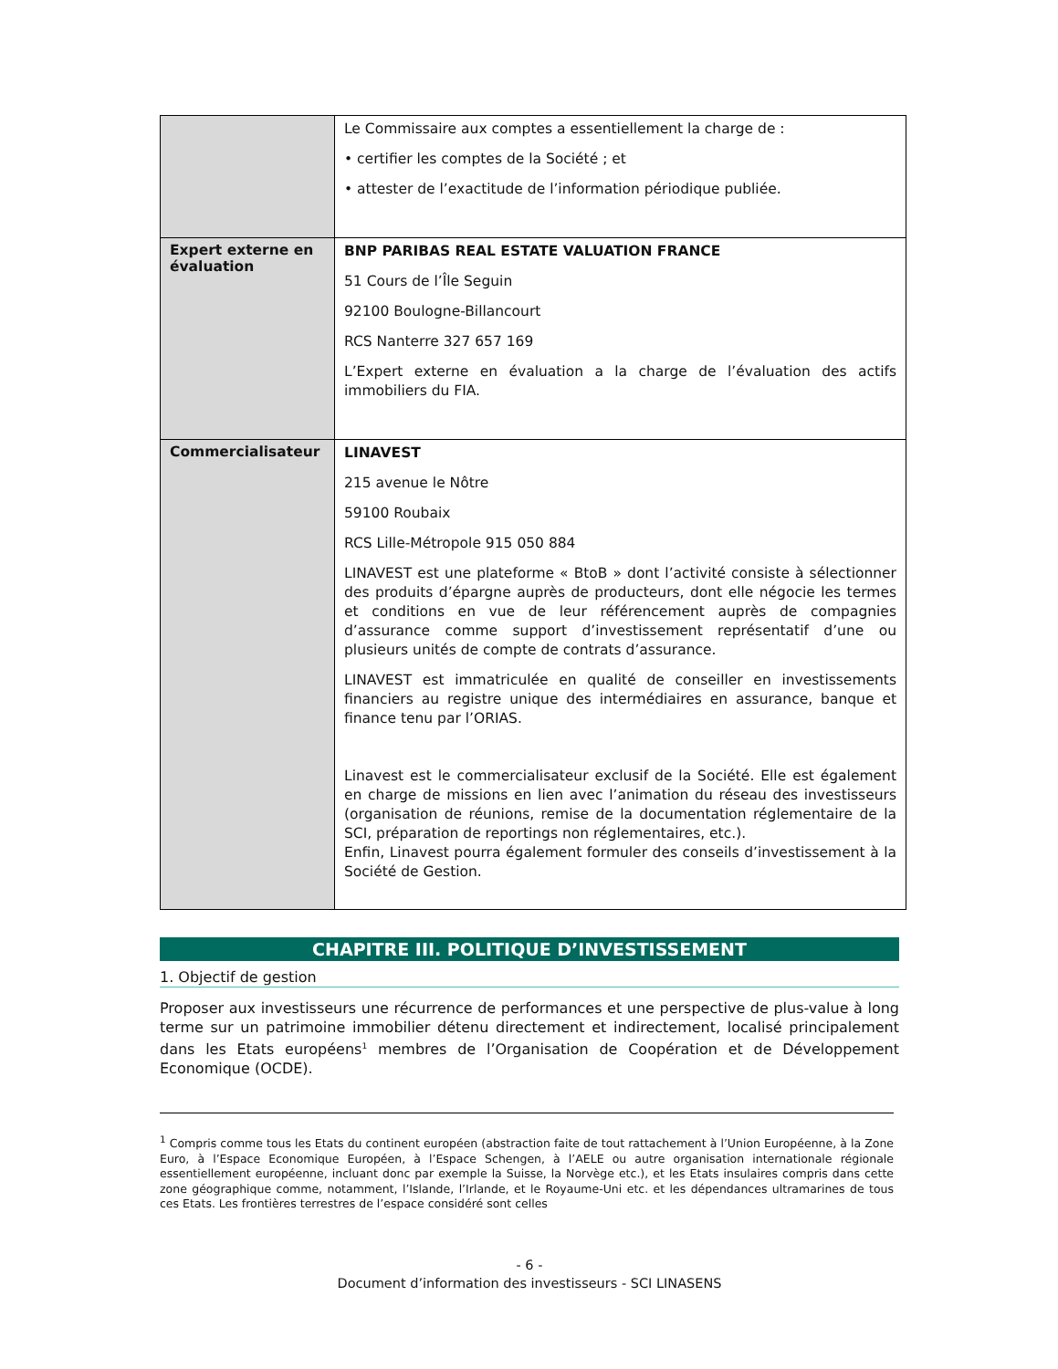| | Le Commissaire aux comptes a essentiellement la charge de : • certifier les comptes de la Société ; et • attester de l’exactitude de l’information périodique publiée. |
| Expert externe en évaluation | BNP PARIBAS REAL ESTATE VALUATION FRANCE 51 Cours de l’Île Seguin 92100 Boulogne-Billancourt RCS Nanterre 327 657 169 L’Expert externe en évaluation a la charge de l’évaluation des actifs immobiliers du FIA. |
| Commercialisateur | LINAVEST 215 avenue le Nôtre 59100 Roubaix RCS Lille-Métropole 915 050 884 LINAVEST est une plateforme « BtoB » dont l’activité consiste à sélectionner des produits d’épargne auprès de producteurs, dont elle négocie les termes et conditions en vue de leur référencement auprès de compagnies d’assurance comme support d’investissement représentatif d’une ou plusieurs unités de compte de contrats d’assurance. LINAVEST est immatriculée en qualité de conseiller en investissements financiers au registre unique des intermédiaires en assurance, banque et finance tenu par l’ORIAS. Linavest est le commercialisateur exclusif de la Société. Elle est également en charge de missions en lien avec l’animation du réseau des investisseurs (organisation de réunions, remise de la documentation réglementaire de la SCI, préparation de reportings non réglementaires, etc.). Enfin, Linavest pourra également formuler des conseils d’investissement à la Société de Gestion. |
CHAPITRE III. POLITIQUE D’INVESTISSEMENT
1. Objectif de gestion
Proposer aux investisseurs une récurrence de performances et une perspective de plus-value à long terme sur un patrimoine immobilier détenu directement et indirectement, localisé principalement dans les Etats européens<sup>1</sup> membres de l’Organisation de Coopération et de Développement Economique (OCDE).
<sup>1</sup> Compris comme tous les Etats du continent européen (abstraction faite de tout rattachement à l’Union Européenne, à la Zone Euro, à l’Espace Economique Européen, à l’Espace Schengen, à l’AELE ou autre organisation internationale régionale essentiellement européenne, incluant donc par exemple la Suisse, la Norvège etc.), et les Etats insulaires compris dans cette zone géographique comme, notamment, l’Islande, l’Irlande, et le Royaume-Uni etc. et les dépendances ultramarines de tous ces Etats. Les frontières terrestres de l’espace considéré sont celles
- 6 -
Document d’information des investisseurs - SCI LINASENS